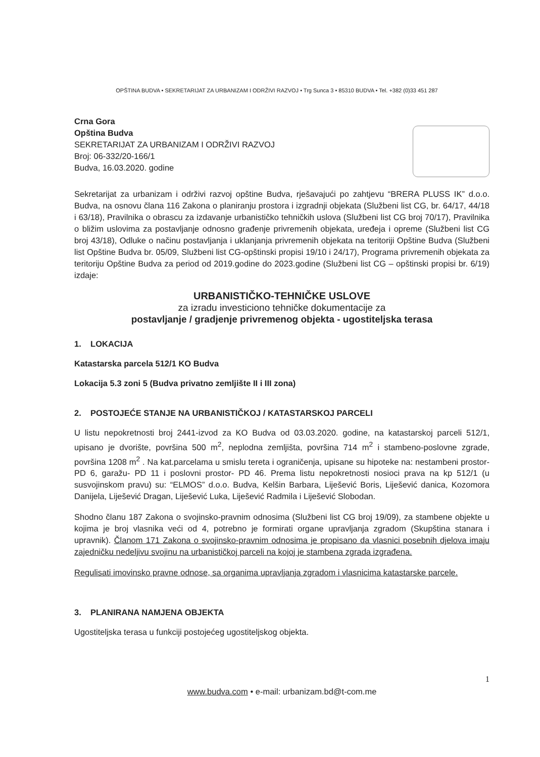OPŠTINA BUDVA • SEKRETARIJAT ZA URBANIZAM I ODRŽIVI RAZVOJ • Trg Sunca 3 • 85310 BUDVA • Tel. +382 (0)33 451 287
Crna Gora
Opština Budva
SEKRETARIJAT ZA URBANIZAM I ODRŽIVI RAZVOJ
Broj: 06-332/20-166/1
Budva, 16.03.2020. godine
Sekretarijat za urbanizam i održivi razvoj opštine Budva, rješavajući po zahtjevu “BRERA PLUSS IK” d.o.o. Budva, na osnovu člana 116 Zakona o planiranju prostora i izgradnji objekata (Službeni list CG, br. 64/17, 44/18 i 63/18), Pravilnika o obrascu za izdavanje urbanističko tehničkih uslova (Službeni list CG broj 70/17), Pravilnika o bližim uslovima za postavljanje odnosno građenje privremenih objekata, uređeja i opreme (Službeni list CG broj 43/18), Odluke o načinu postavljanja i uklanjanja privremenih objekata na teritoriji Opštine Budva (Službeni list Opštine Budva br. 05/09, Službeni list CG-opštinski propisi 19/10 i 24/17), Programa privremenih objekata za teritoriju Opštine Budva za period od 2019.godine do 2023.godine (Službeni list CG – opštinski propisi br. 6/19) izdaje:
URBANISTIČKO-TEHNIČKE USLOVE
za izradu investiciono tehničke dokumentacije za
postavljanje / gradjenje privremenog objekta - ugostiteljska terasa
1. LOKACIJA
Katastarska parcela 512/1 KO Budva
Lokacija 5.3 zoni 5 (Budva privatno zemljište II i III zona)
2. POSTOJEĆE STANJE NA URBANISTIČKOJ / KATASTARSKOJ PARCELI
U listu nepokretnosti broj 2441-izvod za KO Budva od 03.03.2020. godine, na katastarskoj parceli 512/1, upisano je dvorište, površina 500 m<sup>2</sup>, neplodna zemljišta, površina 714 m<sup>2</sup> i stambeno-poslovne zgrade, površina 1208 m<sup>2</sup> . Na kat.parcelama u smislu tereta i ograničenja, upisane su hipoteke na: nestambeni prostor-PD 6, garažu- PD 11 i poslovni prostor- PD 46. Prema listu nepokretnosti nosioci prava na kp 512/1 (u susvojinskom pravu) su: “ELMOS” d.o.o. Budva, Kelšin Barbara, Liješević Boris, Liješević danica, Kozomora Danijela, Liješević Dragan, Liješević Luka, Liješević Radmila i Liješević Slobodan.
Shodno članu 187 Zakona o svojinsko-pravnim odnosima (Službeni list CG broj 19/09), za stambene objekte u kojima je broj vlasnika veći od 4, potrebno je formirati organe upravljanja zgradom (Skupština stanara i upravnik). Članom 171 Zakona o svojinsko-pravnim odnosima je propisano da vlasnici posebnih djelova imaju zajedničku nedeljivu svojinu na urbanističkoj parceli na kojoj je stambena zgrada izgrađena.
Regulisati imovinsko pravne odnose, sa organima upravljanja zgradom i vlasnicima katastarske parcele.
3. PLANIRANA NAMJENA OBJEKTA
Ugostiteljska terasa u funkciji postojećeg ugostiteljskog objekta.
1
www.budva.com • e-mail: urbanizam.bd@t-com.me